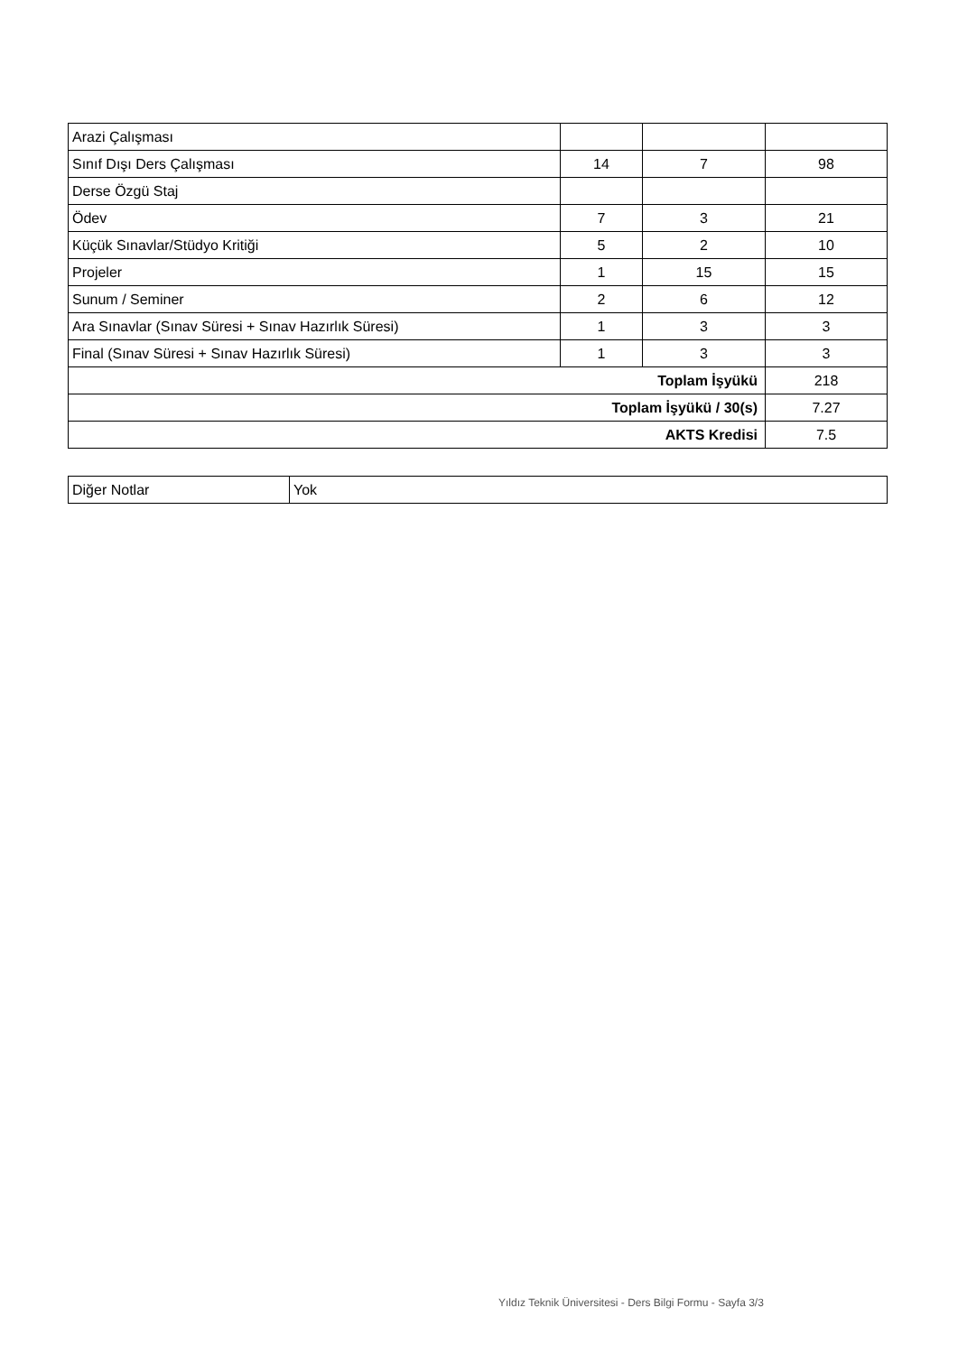| Arazi Çalışması | | | |
| Sınıf Dışı Ders Çalışması | 14 | 7 | 98 |
| Derse Özgü Staj | | | |
| Ödev | 7 | 3 | 21 |
| Küçük Sınavlar/Stüdyo Kritiği | 5 | 2 | 10 |
| Projeler | 1 | 15 | 15 |
| Sunum / Seminer | 2 | 6 | 12 |
| Ara Sınavlar (Sınav Süresi + Sınav Hazırlık Süresi) | 1 | 3 | 3 |
| Final (Sınav Süresi + Sınav Hazırlık Süresi) | 1 | 3 | 3 |
| Toplam İşyükü | | | 218 |
| Toplam İşyükü / 30(s) | | | 7.27 |
| AKTS Kredisi | | | 7.5 |
| Diğer Notlar | Yok |
Yıldız Teknik Üniversitesi - Ders Bilgi Formu - Sayfa 3/3